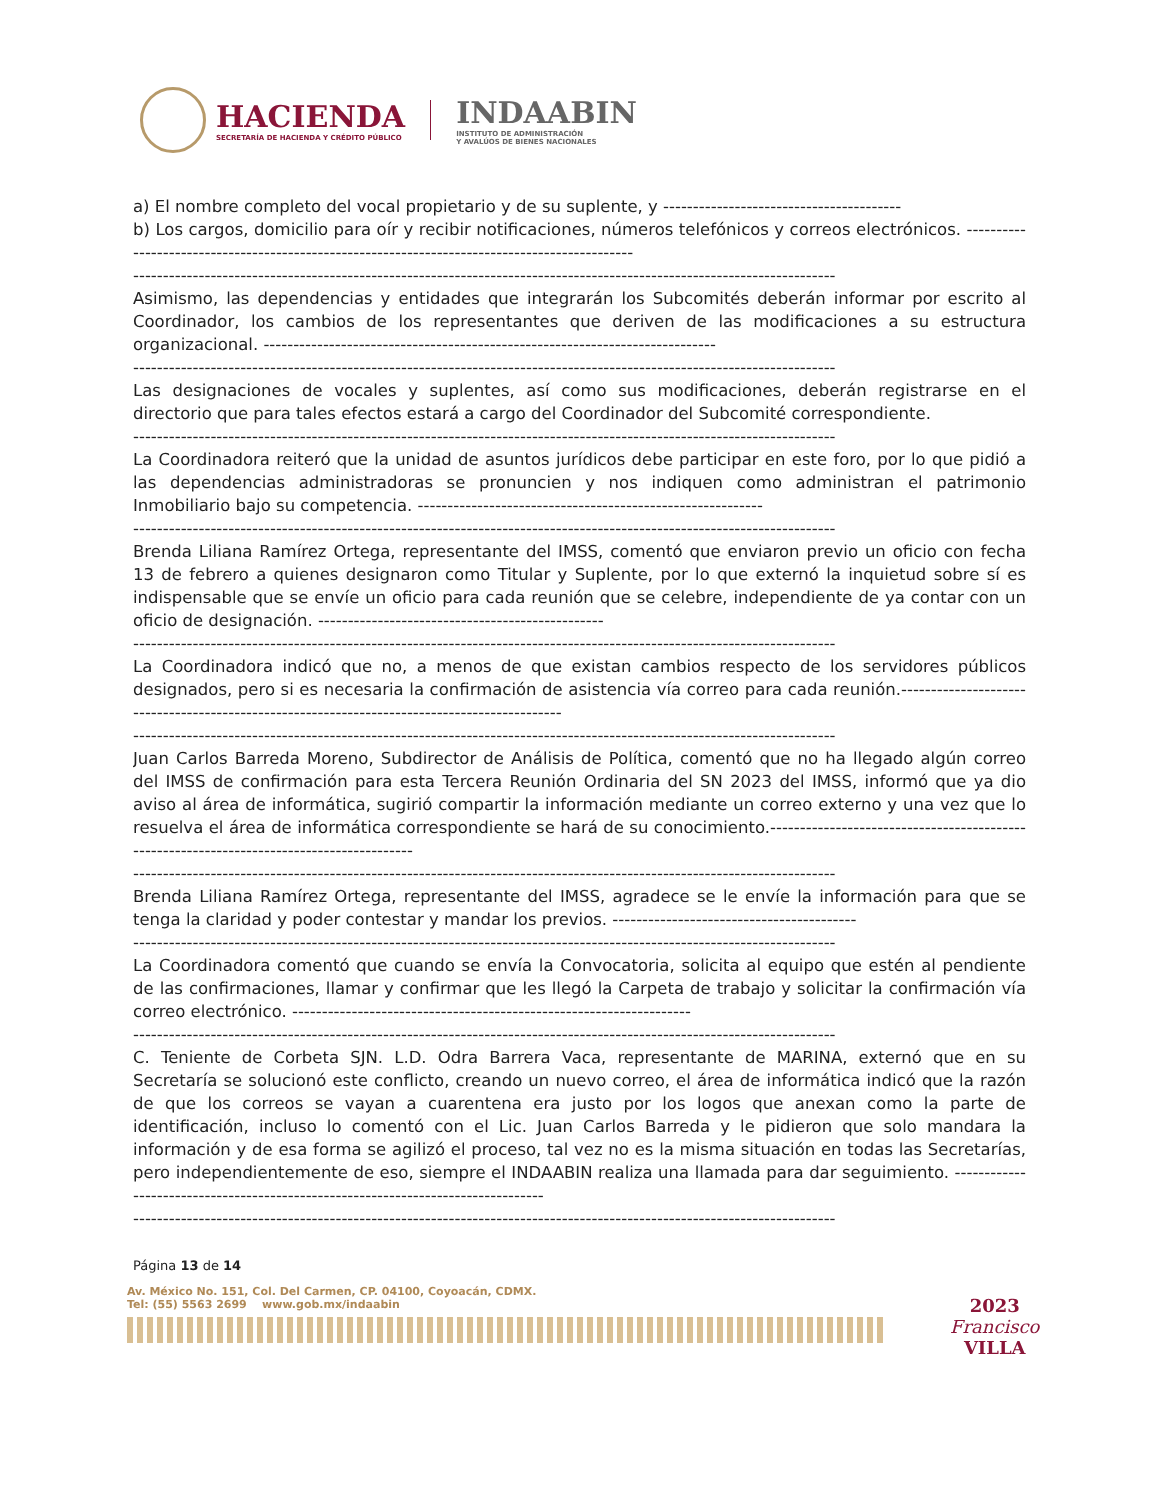HACIENDA
SECRETARÍA DE HACIENDA Y CRÉDITO PÚBLICO
INDAABIN
INSTITUTO DE ADMINISTRACIÓN
Y AVALÚOS DE BIENES NACIONALES
a) El nombre completo del vocal propietario y de su suplente, y ----------------------------------------
b) Los cargos, domicilio para oír y recibir notificaciones, números telefónicos y correos electrónicos. ----------------------------------------------------------------------------------------------
----------------------------------------------------------------------------------------------------------------------
Asimismo, las dependencias y entidades que integrarán los Subcomités deberán informar por escrito al Coordinador, los cambios de los representantes que deriven de las modificaciones a su estructura organizacional. ----------------------------------------------------------------------------
----------------------------------------------------------------------------------------------------------------------
Las designaciones de vocales y suplentes, así como sus modificaciones, deberán registrarse en el directorio que para tales efectos estará a cargo del Coordinador del Subcomité correspondiente.
----------------------------------------------------------------------------------------------------------------------
La Coordinadora reiteró que la unidad de asuntos jurídicos debe participar en este foro, por lo que pidió a las dependencias administradoras se pronuncien y nos indiquen como administran el patrimonio Inmobiliario bajo su competencia. ----------------------------------------------------------
----------------------------------------------------------------------------------------------------------------------
Brenda Liliana Ramírez Ortega, representante del IMSS, comentó que enviaron previo un oficio con fecha 13 de febrero a quienes designaron como Titular y Suplente, por lo que externó la inquietud sobre sí es indispensable que se envíe un oficio para cada reunión que se celebre, independiente de ya contar con un oficio de designación. ------------------------------------------------
----------------------------------------------------------------------------------------------------------------------
La Coordinadora indicó que no, a menos de que existan cambios respecto de los servidores públicos designados, pero si es necesaria la confirmación de asistencia vía correo para cada reunión.---------------------------------------------------------------------------------------------
----------------------------------------------------------------------------------------------------------------------
Juan Carlos Barreda Moreno, Subdirector de Análisis de Política, comentó que no ha llegado algún correo del IMSS de confirmación para esta Tercera Reunión Ordinaria del SN 2023 del IMSS, informó que ya dio aviso al área de informática, sugirió compartir la información mediante un correo externo y una vez que lo resuelva el área de informática correspondiente se hará de su conocimiento.------------------------------------------------------------------------------------------
----------------------------------------------------------------------------------------------------------------------
Brenda Liliana Ramírez Ortega, representante del IMSS, agradece se le envíe la información para que se tenga la claridad y poder contestar y mandar los previos. -----------------------------------------
----------------------------------------------------------------------------------------------------------------------
La Coordinadora comentó que cuando se envía la Convocatoria, solicita al equipo que estén al pendiente de las confirmaciones, llamar y confirmar que les llegó la Carpeta de trabajo y solicitar la confirmación vía correo electrónico. -------------------------------------------------------------------
----------------------------------------------------------------------------------------------------------------------
C. Teniente de Corbeta SJN. L.D. Odra Barrera Vaca, representante de MARINA, externó que en su Secretaría se solucionó este conflicto, creando un nuevo correo, el área de informática indicó que la razón de que los correos se vayan a cuarentena era justo por los logos que anexan como la parte de identificación, incluso lo comentó con el Lic. Juan Carlos Barreda y le pidieron que solo mandara la información y de esa forma se agilizó el proceso, tal vez no es la misma situación en todas las Secretarías, pero independientemente de eso, siempre el INDAABIN realiza una llamada para dar seguimiento. ---------------------------------------------------------------------------------
----------------------------------------------------------------------------------------------------------------------
Página 13 de 14
Av. México No. 151, Col. Del Carmen, CP. 04100, Coyoacán, CDMX.
Tel: (55) 5563 2699 www.gob.mx/indaabin
2023
Francisco
VILLA